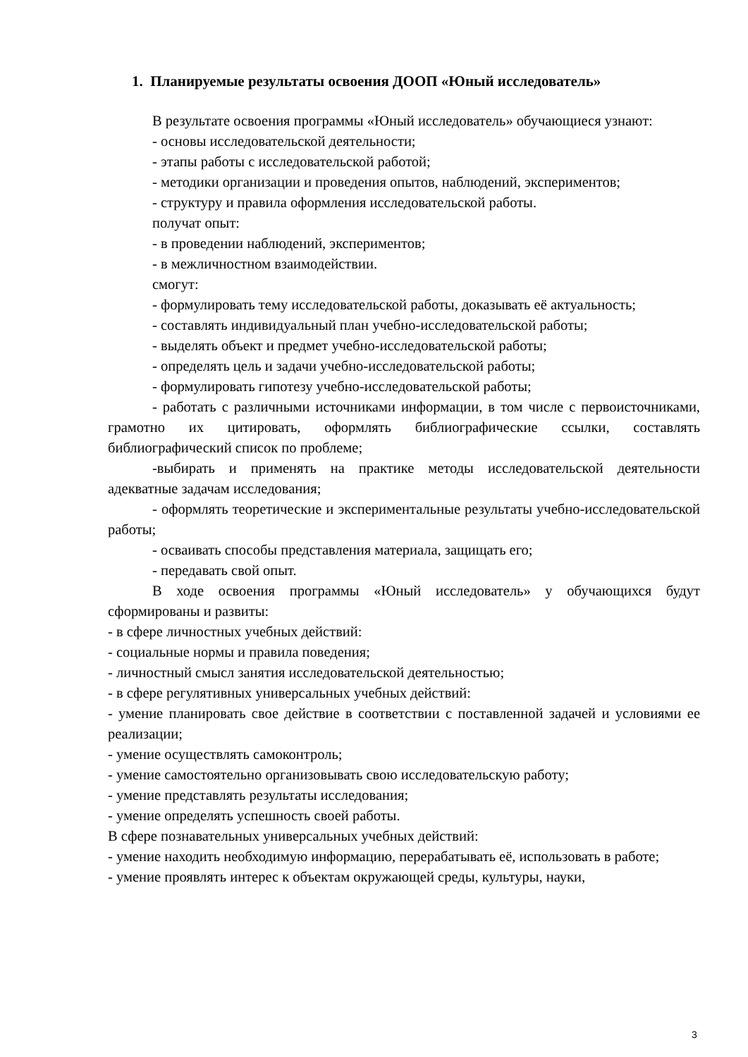1. Планируемые результаты освоения ДООП «Юный исследователь»
В результате освоения программы «Юный исследователь» обучающиеся узнают:
- основы исследовательской деятельности;
- этапы работы с исследовательской работой;
- методики организации и проведения опытов, наблюдений, экспериментов;
- структуру и правила оформления исследовательской работы.
получат опыт:
- в проведении наблюдений, экспериментов;
- в межличностном взаимодействии.
смогут:
- формулировать тему исследовательской работы, доказывать её актуальность;
- составлять индивидуальный план учебно-исследовательской работы;
- выделять объект и предмет учебно-исследовательской работы;
- определять цель и задачи учебно-исследовательской работы;
- формулировать гипотезу учебно-исследовательской работы;
- работать с различными источниками информации, в том числе с первоисточниками, грамотно их цитировать, оформлять библиографические ссылки, составлять библиографический список по проблеме;
-выбирать и применять на практике методы исследовательской деятельности адекватные задачам исследования;
- оформлять теоретические и экспериментальные результаты учебно-исследовательской работы;
- осваивать способы представления материала, защищать его;
- передавать свой опыт.
В ходе освоения программы «Юный исследователь» у обучающихся будут сформированы и развиты:
- в сфере личностных учебных действий:
- социальные нормы и правила поведения;
- личностный смысл занятия исследовательской деятельностью;
- в сфере регулятивных универсальных учебных действий:
- умение планировать свое действие в соответствии с поставленной задачей и условиями ее реализации;
- умение осуществлять самоконтроль;
- умение самостоятельно организовывать свою исследовательскую работу;
- умение представлять результаты исследования;
- умение определять успешность своей работы.
В сфере познавательных универсальных учебных действий:
- умение находить необходимую информацию, перерабатывать её, использовать в работе;
- умение проявлять интерес к объектам окружающей среды, культуры, науки,
3